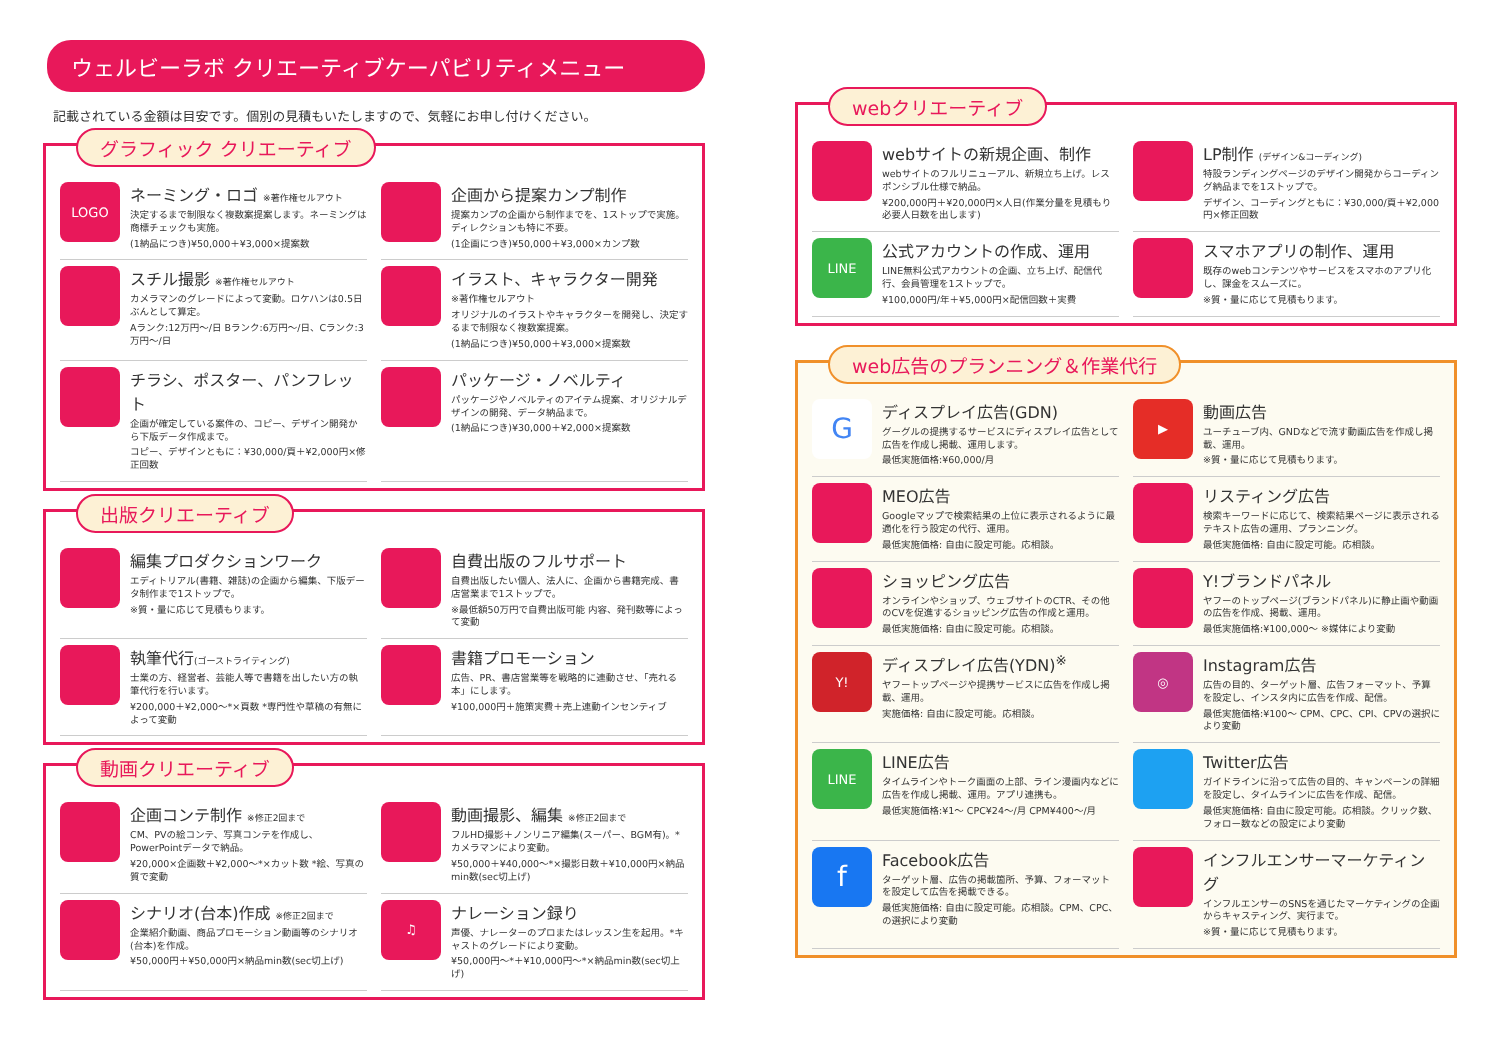ウェルビーラボ クリエーティブケーパビリティメニュー
記載されている金額は目安です。個別の見積もいたしますので、気軽にお申し付けください。
グラフィック クリエーティブ
LOGO
ネーミング・ロゴ ※著作権セルアウト
決定するまで制限なく複数案提案します。ネーミングは商標チェックも実施。
(1納品につき)¥50,000＋¥3,000×提案数
企画から提案カンプ制作
提案カンプの企画から制作までを、1ストップで実施。ディレクションも特に不要。
(1企画につき)¥50,000＋¥3,000×カンプ数
スチル撮影 ※著作権セルアウト
カメラマンのグレードによって変動。ロケハンは0.5日ぶんとして算定。
Aランク:12万円～/日 Bランク:6万円～/日、Cランク:3万円～/日
イラスト、キャラクター開発
※著作権セルアウト
オリジナルのイラストやキャラクターを開発し、決定するまで制限なく複数案提案。
(1納品につき)¥50,000＋¥3,000×提案数
チラシ、ポスター、パンフレット
企画が確定している案件の、コピー、デザイン開発から下版データ作成まで。
コピー、デザインともに：¥30,000/頁＋¥2,000円×修正回数
パッケージ・ノベルティ
パッケージやノベルティのアイテム提案、オリジナルデザインの開発、データ納品まで。
(1納品につき)¥30,000＋¥2,000×提案数
出版クリエーティブ
編集プロダクションワーク
エディトリアル(書籍、雑誌)の企画から編集、下版データ制作まで1ストップで。
※質・量に応じて見積もります。
自費出版のフルサポート
自費出版したい個人、法人に、企画から書籍完成、書店営業まで1ストップで。
※最低額50万円で自費出版可能 内容、発刊数等によって変動
執筆代行(ゴーストライティング)
士業の方、経営者、芸能人等で書籍を出したい方の執筆代行を行います。
¥200,000＋¥2,000～*×頁数 *専門性や草稿の有無によって変動
書籍プロモーション
広告、PR、書店営業等を戦略的に連動させ、「売れる本」にします。
¥100,000円＋施策実費＋売上連動インセンティブ
動画クリエーティブ
企画コンテ制作 ※修正2回まで
CM、PVの絵コンテ、写真コンテを作成し、PowerPointデータで納品。
¥20,000×企画数＋¥2,000～*×カット数 *絵、写真の質で変動
動画撮影、編集 ※修正2回まで
フルHD撮影＋ノンリニア編集(スーパー、BGM有)。*カメラマンにより変動。
¥50,000＋¥40,000～*×撮影日数＋¥10,000円×納品min数(sec切上げ)
シナリオ(台本)作成 ※修正2回まで
企業紹介動画、商品プロモーション動画等のシナリオ(台本)を作成。
¥50,000円＋¥50,000円×納品min数(sec切上げ)
♫
ナレーション録り
声優、ナレーターのプロまたはレッスン生を起用。*キャストのグレードにより変動。
¥50,000円～*＋¥10,000円～*×納品min数(sec切上げ)
webクリエーティブ
webサイトの新規企画、制作
webサイトのフルリニューアル、新規立ち上げ。レスポンシブル仕様で納品。
¥200,000円＋¥20,000円×人日(作業分量を見積もり必要人日数を出します)
LP制作 (デザイン&コーディング)
特設ランディングページのデザイン開発からコーディング納品までを1ストップで。
デザイン、コーディングともに：¥30,000/頁＋¥2,000円×修正回数
LINE
公式アカウントの作成、運用
LINE無料公式アカウントの企画、立ち上げ、配信代行、会員管理を1ストップで。
¥100,000円/年＋¥5,000円×配信回数＋実費
スマホアプリの制作、運用
既存のwebコンテンツやサービスをスマホのアプリ化し、課金をスムーズに。
※質・量に応じて見積もります。
web広告のプランニング＆作業代行
G
ディスプレイ広告(GDN)
グーグルの提携するサービスにディスプレイ広告として広告を作成し掲載、運用します。
最低実施価格:¥60,000/月
▶
動画広告
ユーチューブ内、GNDなどで流す動画広告を作成し掲載、運用。
※質・量に応じて見積もります。
MEO広告
Googleマップで検索結果の上位に表示されるように最適化を行う設定の代行、運用。
最低実施価格: 自由に設定可能。応相談。
リスティング広告
検索キーワードに応じて、検索結果ページに表示されるテキスト広告の運用、プランニング。
最低実施価格: 自由に設定可能。応相談。
ショッピング広告
オンラインやショップ、ウェブサイトのCTR、その他のCVを促進するショッピング広告の作成と運用。
最低実施価格: 自由に設定可能。応相談。
Y!ブランドパネル
ヤフーのトップページ(ブランドパネル)に静止画や動画の広告を作成、掲載、運用。
最低実施価格:¥100,000～ ※媒体により変動
Y!
ディスプレイ広告(YDN)<sup>※</sup>
ヤフートップページや提携サービスに広告を作成し掲載、運用。
実施価格: 自由に設定可能。応相談。
◎
Instagram広告
広告の目的、ターゲット層、広告フォーマット、予算を設定し、インスタ内に広告を作成、配信。
最低実施価格:¥100～ CPM、CPC、CPI、CPVの選択により変動
LINE
LINE広告
タイムラインやトーク画面の上部、ライン漫画内などに広告を作成し掲載、運用。アプリ連携も。
最低実施価格:¥1～ CPC¥24～/月 CPM¥400～/月
Twitter広告
ガイドラインに沿って広告の目的、キャンペーンの詳細を設定し、タイムラインに広告を作成、配信。
最低実施価格: 自由に設定可能。応相談。クリック数、フォロー数などの設定により変動
f
Facebook広告
ターゲット層、広告の掲載箇所、予算、フォーマットを設定して広告を掲載できる。
最低実施価格: 自由に設定可能。応相談。CPM、CPC、の選択により変動
インフルエンサーマーケティング
インフルエンサーのSNSを通じたマーケティングの企画からキャスティング、実行まで。
※質・量に応じて見積もります。